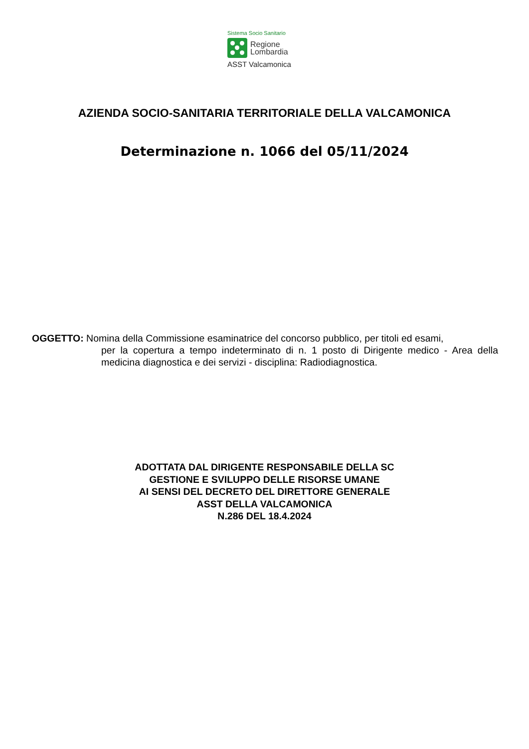Sistema Socio Sanitario
Regione
Lombardia
ASST Valcamonica
AZIENDA SOCIO-SANITARIA TERRITORIALE DELLA VALCAMONICA
Determinazione n. 1066 del 05/11/2024
OGGETTO: Nomina della Commissione esaminatrice del concorso pubblico, per titoli ed esami,
per la copertura a tempo indeterminato di n. 1 posto di Dirigente medico - Area della medicina diagnostica e dei servizi - disciplina: Radiodiagnostica.
ADOTTATA DAL DIRIGENTE RESPONSABILE DELLA SC
GESTIONE E SVILUPPO DELLE RISORSE UMANE
AI SENSI DEL DECRETO DEL DIRETTORE GENERALE
ASST DELLA VALCAMONICA
N.286 DEL 18.4.2024